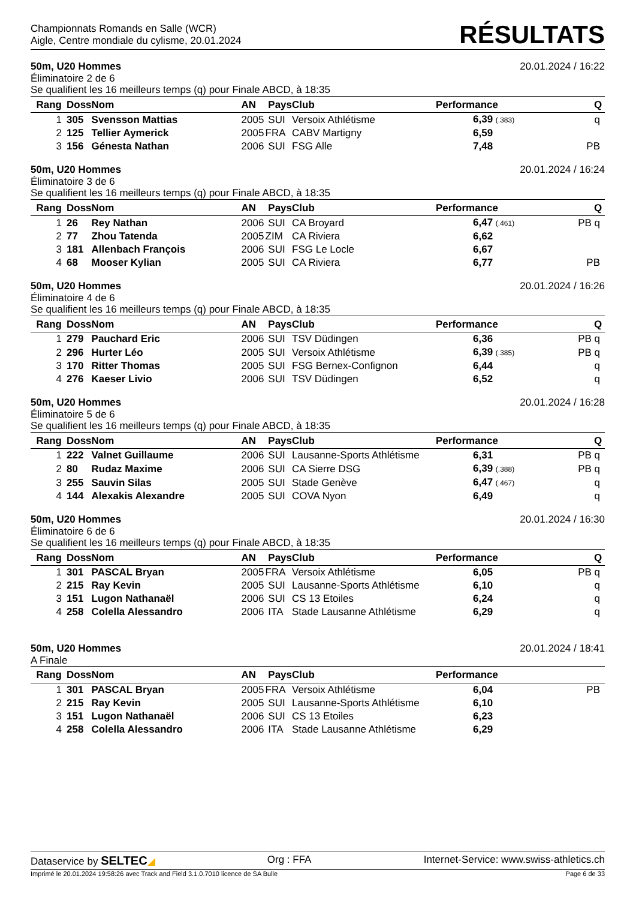Championnats Romands en Salle (WCR)
Aigle, Centre mondiale du cylisme, 20.01.2024
RÉSULTATS
50m, U20 Hommes 20.01.2024 / 16:22
Éliminatoire 2 de 6
Se qualifient les 16 meilleurs temps (q) pour Finale ABCD, à 18:35
| Rang | Doss | Nom | AN | Pays | Club | Performance | Q |
| --- | --- | --- | --- | --- | --- | --- | --- |
| 1 | 305 | Svensson Mattias | 2005 | SUI | Versoix Athlétisme | 6,39 (.383) | q |
| 2 | 125 | Tellier Aymerick | 2005 | FRA | CABV Martigny | 6,59 | |
| 3 | 156 | Génesta Nathan | 2006 | SUI | FSG Alle | 7,48 | PB |
50m, U20 Hommes 20.01.2024 / 16:24
Éliminatoire 3 de 6
Se qualifient les 16 meilleurs temps (q) pour Finale ABCD, à 18:35
| Rang | Doss | Nom | AN | Pays | Club | Performance | Q |
| --- | --- | --- | --- | --- | --- | --- | --- |
| 1 | 26 | Rey Nathan | 2006 | SUI | CA Broyard | 6,47 (.461) | PB q |
| 2 | 77 | Zhou Tatenda | 2005 | ZIM | CA Riviera | 6,62 | |
| 3 | 181 | Allenbach François | 2006 | SUI | FSG Le Locle | 6,67 | |
| 4 | 68 | Mooser Kylian | 2005 | SUI | CA Riviera | 6,77 | PB |
50m, U20 Hommes 20.01.2024 / 16:26
Éliminatoire 4 de 6
Se qualifient les 16 meilleurs temps (q) pour Finale ABCD, à 18:35
| Rang | Doss | Nom | AN | Pays | Club | Performance | Q |
| --- | --- | --- | --- | --- | --- | --- | --- |
| 1 | 279 | Pauchard Eric | 2006 | SUI | TSV Düdingen | 6,36 | PB q |
| 2 | 296 | Hurter Léo | 2005 | SUI | Versoix Athlétisme | 6,39 (.385) | PB q |
| 3 | 170 | Ritter Thomas | 2005 | SUI | FSG Bernex-Confignon | 6,44 | q |
| 4 | 276 | Kaeser Livio | 2006 | SUI | TSV Düdingen | 6,52 | q |
50m, U20 Hommes 20.01.2024 / 16:28
Éliminatoire 5 de 6
Se qualifient les 16 meilleurs temps (q) pour Finale ABCD, à 18:35
| Rang | Doss | Nom | AN | Pays | Club | Performance | Q |
| --- | --- | --- | --- | --- | --- | --- | --- |
| 1 | 222 | Valnet Guillaume | 2006 | SUI | Lausanne-Sports Athlétisme | 6,31 | PB q |
| 2 | 80 | Rudaz Maxime | 2006 | SUI | CA Sierre DSG | 6,39 (.388) | PB q |
| 3 | 255 | Sauvin Silas | 2005 | SUI | Stade Genève | 6,47 (.467) | q |
| 4 | 144 | Alexakis Alexandre | 2005 | SUI | COVA Nyon | 6,49 | q |
50m, U20 Hommes 20.01.2024 / 16:30
Éliminatoire 6 de 6
Se qualifient les 16 meilleurs temps (q) pour Finale ABCD, à 18:35
| Rang | Doss | Nom | AN | Pays | Club | Performance | Q |
| --- | --- | --- | --- | --- | --- | --- | --- |
| 1 | 301 | PASCAL Bryan | 2005 | FRA | Versoix Athlétisme | 6,05 | PB q |
| 2 | 215 | Ray Kevin | 2005 | SUI | Lausanne-Sports Athlétisme | 6,10 | q |
| 3 | 151 | Lugon Nathanaël | 2006 | SUI | CS 13 Etoiles | 6,24 | q |
| 4 | 258 | Colella Alessandro | 2006 | ITA | Stade Lausanne Athlétisme | 6,29 | q |
50m, U20 Hommes 20.01.2024 / 18:41
A Finale
| Rang | Doss | Nom | AN | Pays | Club | Performance | |
| --- | --- | --- | --- | --- | --- | --- | --- |
| 1 | 301 | PASCAL Bryan | 2005 | FRA | Versoix Athlétisme | 6,04 | PB |
| 2 | 215 | Ray Kevin | 2005 | SUI | Lausanne-Sports Athlétisme | 6,10 | |
| 3 | 151 | Lugon Nathanaël | 2006 | SUI | CS 13 Etoiles | 6,23 | |
| 4 | 258 | Colella Alessandro | 2006 | ITA | Stade Lausanne Athlétisme | 6,29 | |
Dataservice by SELTEC◢ Org : FFA Internet-Service: www.swiss-athletics.ch
Imprimé le 20.01.2024 19:58:26 avec Track and Field 3.1.0.7010 licence de SA Bulle Page 6 de 33